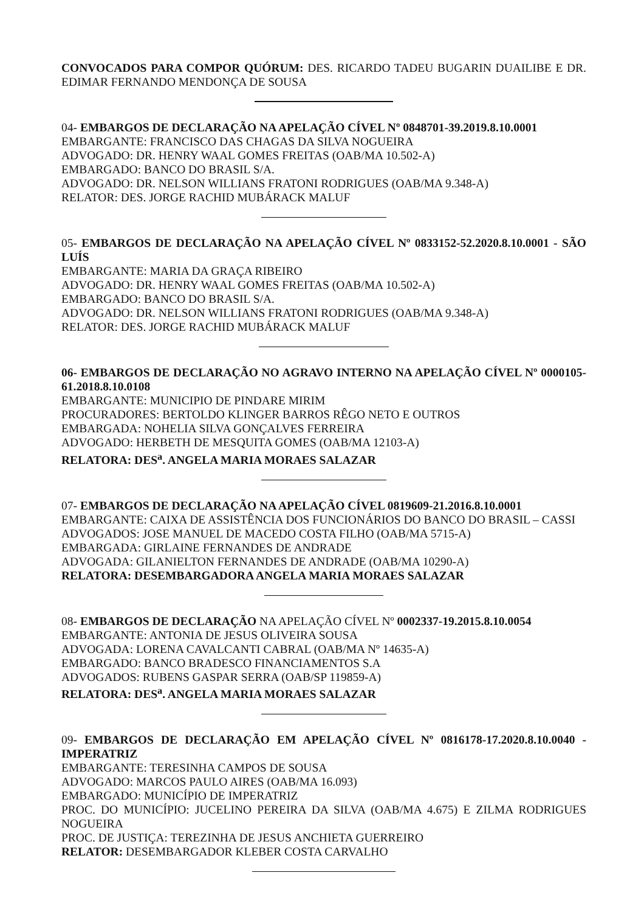CONVOCADOS PARA COMPOR QUÓRUM: DES. RICARDO TADEU BUGARIN DUAILIBE E DR. EDIMAR FERNANDO MENDONÇA DE SOUSA
04- EMBARGOS DE DECLARAÇÃO NA APELAÇÃO CÍVEL Nº 0848701-39.2019.8.10.0001
EMBARGANTE: FRANCISCO DAS CHAGAS DA SILVA NOGUEIRA
ADVOGADO: DR. HENRY WAAL GOMES FREITAS (OAB/MA 10.502-A)
EMBARGADO: BANCO DO BRASIL S/A.
ADVOGADO: DR. NELSON WILLIANS FRATONI RODRIGUES (OAB/MA 9.348-A)
RELATOR: DES. JORGE RACHID MUBÁRACK MALUF
05- EMBARGOS DE DECLARAÇÃO NA APELAÇÃO CÍVEL Nº 0833152-52.2020.8.10.0001 - SÃO LUÍS
EMBARGANTE: MARIA DA GRAÇA RIBEIRO
ADVOGADO: DR. HENRY WAAL GOMES FREITAS (OAB/MA 10.502-A)
EMBARGADO: BANCO DO BRASIL S/A.
ADVOGADO: DR. NELSON WILLIANS FRATONI RODRIGUES (OAB/MA 9.348-A)
RELATOR: DES. JORGE RACHID MUBÁRACK MALUF
06- EMBARGOS DE DECLARAÇÃO NO AGRAVO INTERNO NA APELAÇÃO CÍVEL Nº 0000105-61.2018.8.10.0108
EMBARGANTE: MUNICIPIO DE PINDARE MIRIM
PROCURADORES: BERTOLDO KLINGER BARROS RÊGO NETO E OUTROS
EMBARGADA: NOHELIA SILVA GONÇALVES FERREIRA
ADVOGADO: HERBETH DE MESQUITA GOMES (OAB/MA 12103-A)
RELATORA: DES<sup>a</sup>. ANGELA MARIA MORAES SALAZAR
07- EMBARGOS DE DECLARAÇÃO NA APELAÇÃO CÍVEL 0819609-21.2016.8.10.0001
EMBARGANTE: CAIXA DE ASSISTÊNCIA DOS FUNCIONÁRIOS DO BANCO DO BRASIL – CASSI
ADVOGADOS: JOSE MANUEL DE MACEDO COSTA FILHO (OAB/MA 5715-A)
EMBARGADA: GIRLAINE FERNANDES DE ANDRADE
ADVOGADA: GILANIELTON FERNANDES DE ANDRADE (OAB/MA 10290-A)
RELATORA: DESEMBARGADORA ANGELA MARIA MORAES SALAZAR
08- EMBARGOS DE DECLARAÇÃO NA APELAÇÃO CÍVEL Nº 0002337-19.2015.8.10.0054
EMBARGANTE: ANTONIA DE JESUS OLIVEIRA SOUSA
ADVOGADA: LORENA CAVALCANTI CABRAL (OAB/MA Nº 14635-A)
EMBARGADO: BANCO BRADESCO FINANCIAMENTOS S.A
ADVOGADOS: RUBENS GASPAR SERRA (OAB/SP 119859-A)
RELATORA: DES<sup>a</sup>. ANGELA MARIA MORAES SALAZAR
09- EMBARGOS DE DECLARAÇÃO EM APELAÇÃO CÍVEL Nº 0816178-17.2020.8.10.0040 - IMPERATRIZ
EMBARGANTE: TERESINHA CAMPOS DE SOUSA
ADVOGADO: MARCOS PAULO AIRES (OAB/MA 16.093)
EMBARGADO: MUNICÍPIO DE IMPERATRIZ
PROC. DO MUNICÍPIO: JUCELINO PEREIRA DA SILVA (OAB/MA 4.675) E ZILMA RODRIGUES NOGUEIRA
PROC. DE JUSTIÇA: TEREZINHA DE JESUS ANCHIETA GUERREIRO
RELATOR: DESEMBARGADOR KLEBER COSTA CARVALHO